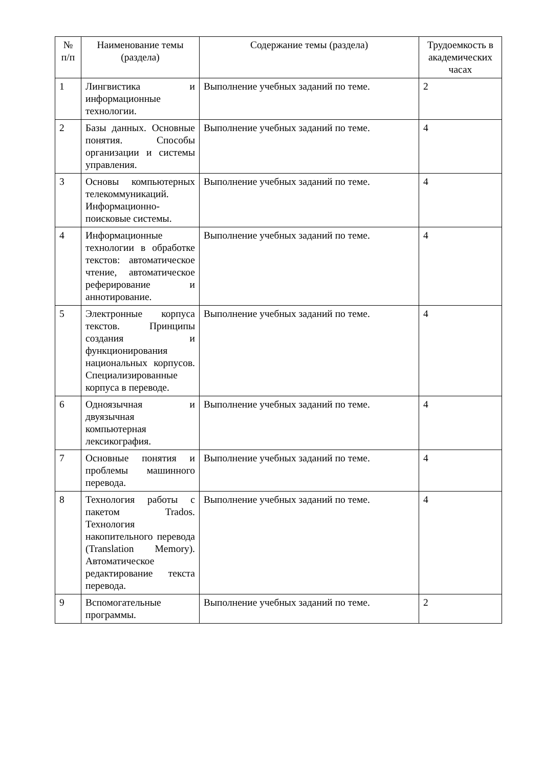| № п/п | Наименование темы (раздела) | Содержание темы (раздела) | Трудоемкость в академических часах |
| --- | --- | --- | --- |
| 1 | Лингвистика и информационные технологии. | Выполнение учебных заданий по теме. | 2 |
| 2 | Базы данных. Основные понятия. Способы организации и системы управления. | Выполнение учебных заданий по теме. | 4 |
| 3 | Основы компьютерных телекоммуникаций. Информационно-поисковые системы. | Выполнение учебных заданий по теме. | 4 |
| 4 | Информационные технологии в обработке текстов: автоматическое чтение, автоматическое реферирование и аннотирование. | Выполнение учебных заданий по теме. | 4 |
| 5 | Электронные корпуса текстов. Принципы создания и функционирования национальных корпусов. Специализированные корпуса в переводе. | Выполнение учебных заданий по теме. | 4 |
| 6 | Одноязычная и двуязычная компьютерная лексикография. | Выполнение учебных заданий по теме. | 4 |
| 7 | Основные понятия и проблемы машинного перевода. | Выполнение учебных заданий по теме. | 4 |
| 8 | Технология работы с пакетом Trados. Технология накопительного перевода (Translation Memory). Автоматическое редактирование текста перевода. | Выполнение учебных заданий по теме. | 4 |
| 9 | Вспомогательные программы. | Выполнение учебных заданий по теме. | 2 |